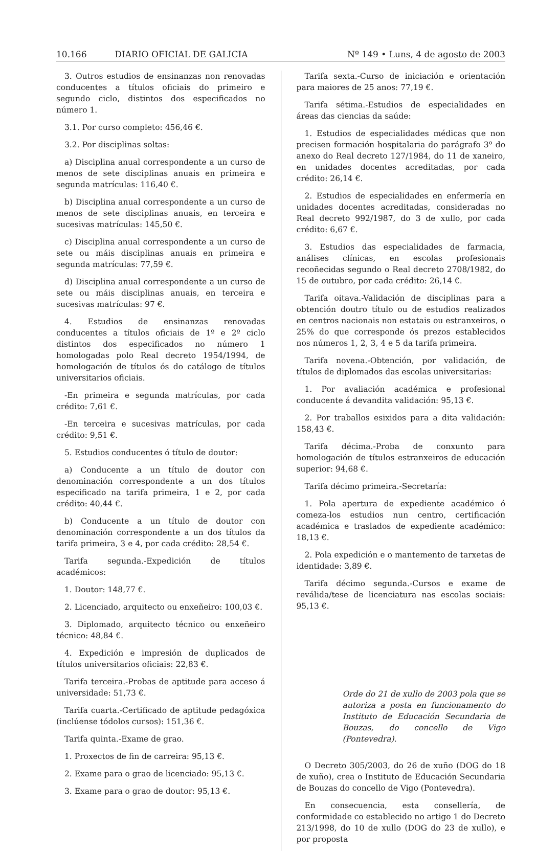10.166 DIARIO OFICIAL DE GALICIA
Nº 149 • Luns, 4 de agosto de 2003
3. Outros estudios de ensinanzas non renovadas conducentes a títulos oficiais do primeiro e segundo ciclo, distintos dos especificados no número 1.
3.1. Por curso completo: 456,46 €.
3.2. Por disciplinas soltas:
a) Disciplina anual correspondente a un curso de menos de sete disciplinas anuais en primeira e segunda matrículas: 116,40 €.
b) Disciplina anual correspondente a un curso de menos de sete disciplinas anuais, en terceira e sucesivas matrículas: 145,50 €.
c) Disciplina anual correspondente a un curso de sete ou máis disciplinas anuais en primeira e segunda matrículas: 77,59 €.
d) Disciplina anual correspondente a un curso de sete ou máis disciplinas anuais, en terceira e sucesivas matrículas: 97 €.
4. Estudios de ensinanzas renovadas conducentes a títulos oficiais de 1º e 2º ciclo distintos dos especificados no número 1 homologadas polo Real decreto 1954/1994, de homologación de títulos ós do catálogo de títulos universitarios oficiais.
-En primeira e segunda matrículas, por cada crédito: 7,61 €.
-En terceira e sucesivas matrículas, por cada crédito: 9,51 €.
5. Estudios conducentes ó título de doutor:
a) Conducente a un título de doutor con denominación correspondente a un dos títulos especificado na tarifa primeira, 1 e 2, por cada crédito: 40,44 €.
b) Conducente a un título de doutor con denominación correspondente a un dos títulos da tarifa primeira, 3 e 4, por cada crédito: 28,54 €.
Tarifa segunda.-Expedición de títulos académicos:
1. Doutor: 148,77 €.
2. Licenciado, arquitecto ou enxeñeiro: 100,03 €.
3. Diplomado, arquitecto técnico ou enxeñeiro técnico: 48,84 €.
4. Expedición e impresión de duplicados de títulos universitarios oficiais: 22,83 €.
Tarifa terceira.-Probas de aptitude para acceso á universidade: 51,73 €.
Tarifa cuarta.-Certificado de aptitude pedagóxica (inclúense tódolos cursos): 151,36 €.
Tarifa quinta.-Exame de grao.
1. Proxectos de fin de carreira: 95,13 €.
2. Exame para o grao de licenciado: 95,13 €.
3. Exame para o grao de doutor: 95,13 €.
Tarifa sexta.-Curso de iniciación e orientación para maiores de 25 anos: 77,19 €.
Tarifa sétima.-Estudios de especialidades en áreas das ciencias da saúde:
1. Estudios de especialidades médicas que non precisen formación hospitalaria do parágrafo 3º do anexo do Real decreto 127/1984, do 11 de xaneiro, en unidades docentes acreditadas, por cada crédito: 26,14 €.
2. Estudios de especialidades en enfermería en unidades docentes acreditadas, consideradas no Real decreto 992/1987, do 3 de xullo, por cada crédito: 6,67 €.
3. Estudios das especialidades de farmacia, análises clínicas, en escolas profesionais recoñecidas segundo o Real decreto 2708/1982, do 15 de outubro, por cada crédito: 26,14 €.
Tarifa oitava.-Validación de disciplinas para a obtención doutro título ou de estudios realizados en centros nacionais non estatais ou estranxeiros, o 25% do que corresponde ós prezos establecidos nos números 1, 2, 3, 4 e 5 da tarifa primeira.
Tarifa novena.-Obtención, por validación, de títulos de diplomados das escolas universitarias:
1. Por avaliación académica e profesional conducente á devandita validación: 95,13 €.
2. Por traballos esixidos para a dita validación: 158,43 €.
Tarifa décima.-Proba de conxunto para homologación de títulos estranxeiros de educación superior: 94,68 €.
Tarifa décimo primeira.-Secretaría:
1. Pola apertura de expediente académico ó comeza-los estudios nun centro, certificación académica e traslados de expediente académico: 18,13 €.
2. Pola expedición e o mantemento de tarxetas de identidade: 3,89 €.
Tarifa décimo segunda.-Cursos e exame de reválida/tese de licenciatura nas escolas sociais: 95,13 €.
Orde do 21 de xullo de 2003 pola que se autoriza a posta en funcionamento do Instituto de Educación Secundaria de Bouzas, do concello de Vigo (Pontevedra).
O Decreto 305/2003, do 26 de xuño (DOG do 18 de xuño), crea o Instituto de Educación Secundaria de Bouzas do concello de Vigo (Pontevedra).
En consecuencia, esta consellería, de conformidade co establecido no artigo 1 do Decreto 213/1998, do 10 de xullo (DOG do 23 de xullo), e por proposta